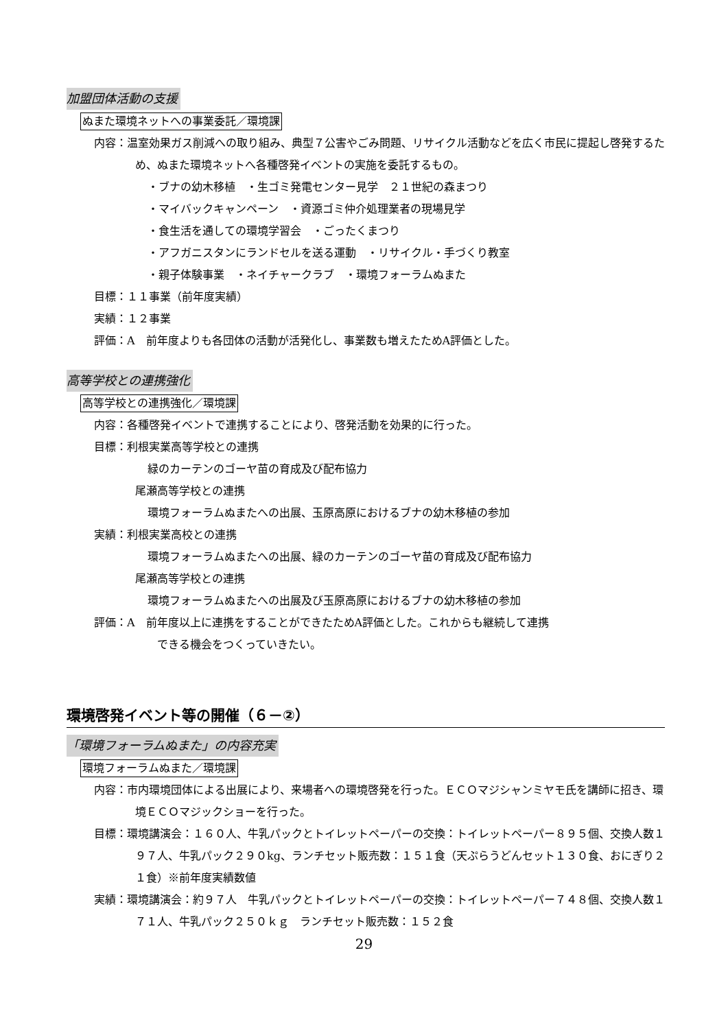加盟団体活動の支援
ぬまた環境ネットへの事業委託／環境課
内容：温室効果ガス削減への取り組み、典型７公害やごみ問題、リサイクル活動などを広く市民に提起し啓発するため、ぬまた環境ネットへ各種啓発イベントの実施を委託するもの。
・ブナの幼木移植　・生ゴミ発電センター見学　２１世紀の森まつり
・マイバックキャンペーン　・資源ゴミ仲介処理業者の現場見学
・食生活を通しての環境学習会　・ごったくまつり
・アフガニスタンにランドセルを送る運動　・リサイクル・手づくり教室
・親子体験事業　・ネイチャークラブ　・環境フォーラムぬまた
目標：１１事業（前年度実績）
実績：１２事業
評価：A　前年度よりも各団体の活動が活発化し、事業数も増えたためA評価とした。
高等学校との連携強化
高等学校との連携強化／環境課
内容：各種啓発イベントで連携することにより、啓発活動を効果的に行った。
目標：利根実業高等学校との連携
緑のカーテンのゴーヤ苗の育成及び配布協力
尾瀬高等学校との連携
環境フォーラムぬまたへの出展、玉原高原におけるブナの幼木移植の参加
実績：利根実業高校との連携
環境フォーラムぬまたへの出展、緑のカーテンのゴーヤ苗の育成及び配布協力
尾瀬高等学校との連携
環境フォーラムぬまたへの出展及び玉原高原におけるブナの幼木移植の参加
評価：A　前年度以上に連携をすることができたためA評価とした。これからも継続して連携
　　できる機会をつくっていきたい。
環境啓発イベント等の開催（６－②）
「環境フォーラムぬまた」の内容充実
環境フォーラムぬまた／環境課
内容：市内環境団体による出展により、来場者への環境啓発を行った。ＥＣＯマジシャンミヤモ氏を講師に招き、環境ＥＣＯマジックショーを行った。
目標：環境講演会：１６０人、牛乳パックとトイレットペーパーの交換：トイレットペーパー８９５個、交換人数１９７人、牛乳パック２９０kg、ランチセット販売数：１５１食（天ぷらうどんセット１３０食、おにぎり２１食）※前年度実績数値
実績：環境講演会：約９７人　牛乳パックとトイレットペーパーの交換：トイレットペーパー７４８個、交換人数１７１人、牛乳パック２５０ｋｇ　ランチセット販売数：１５２食
29